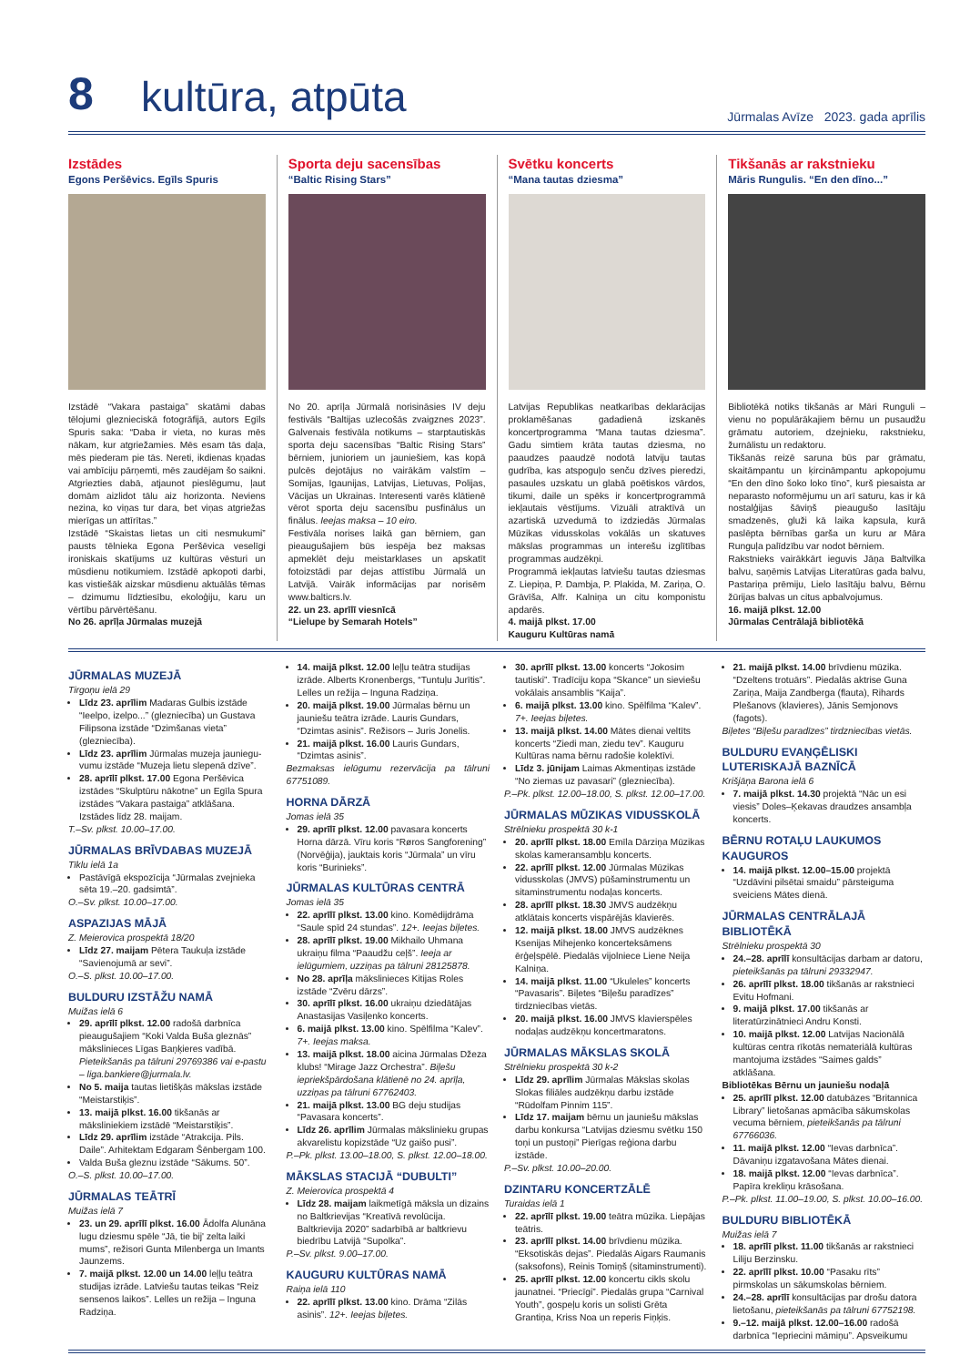8
kultūra, atpūta
Jūrmalas Avīze 2023. gada aprīlis
Izstādes
Egons Peršēvics. Egīls Spuris
Izstādē “Vakara pastaiga” skatāmi dabas tēlojumi gleznieciskā fotogrāfijā, autors Egīls Spuris saka: “Daba ir vieta, no kuras mēs nākam, kur atgriežamies. Mēs esam tās daļa, mēs piederam pie tās. Nereti, ikdienas kņadas vai ambīciju pārņemti, mēs zaudējam šo saikni. Atgriezties dabā, atjaunot pieslēgumu, ļaut domām aizlidot tālu aiz horizonta. Neviens nezina, ko viņas tur dara, bet viņas atgriežas mierīgas un attīrītas.”
Izstādē “Skaistas lietas un citi nesmukumi” pausts tēlnieka Egona Peršēvica veselīgi ironiskais skatījums uz kultūras vēsturi un mūsdienu notikumiem. Izstādē apkopoti darbi, kas vistiešāk aizskar mūsdienu aktuālās tēmas – dzimumu līdztiesību, ekoloģiju, karu un vērtību pārvērtēšanu.
No 26. aprīļa Jūrmalas muzejā
Sporta deju sacensības
“Baltic Rising Stars”
No 20. aprīļa Jūrmalā norisināsies IV deju festivāls “Baltijas uzlecošās zvaigznes 2023”. Galvenais festivāla notikums – starptautiskās sporta deju sacensības “Baltic Rising Stars” bērniem, junioriem un jauniešiem, kas kopā pulcēs dejotājus no vairākām valstīm – Somijas, Igaunijas, Latvijas, Lietuvas, Polijas, Vācijas un Ukrainas. Interesenti varēs klātienē vērot sporta deju sacensību pusfinālus un finālus. Ieejas maksa – 10 eiro.
Festivāla norises laikā gan bērniem, gan pieaugušajiem būs iespēja bez maksas apmeklēt deju meistarklases un apskatīt fotoizstādi par dejas attīstību Jūrmalā un Latvijā. Vairāk informācijas par norisēm www.balticrs.lv.
22. un 23. aprīlī viesnīcā
“Lielupe by Semarah Hotels”
Svētku koncerts
“Mana tautas dziesma”
Latvijas Republikas neatkarības deklarācijas proklamēšanas gadadienā izskanēs koncertprogramma “Mana tautas dziesma”. Gadu simtiem krāta tautas dziesma, no paaudzes paaudzē nodotā latviju tautas gudrība, kas atspoguļo senču dzīves pieredzi, pasaules uzskatu un glabā poētiskos vārdos, tikumi, daile un spēks ir koncertprogrammā iekļautais vēstījums. Vizuāli atraktīvā un azartiskā uzvedumā to izdziedās Jūrmalas Mūzikas vidusskolas vokālās un skatuves mākslas programmas un interešu izglītības programmas audzēkņi.
Programmā iekļautas latviešu tautas dziesmas Z. Liepiņa, P. Dambja, P. Plakida, M. Zariņa, O. Grāvīša, Alfr. Kalniņa un citu komponistu apdarēs.
4. maijā plkst. 17.00
Kauguru Kultūras namā
Tikšanās ar rakstnieku
Māris Rungulis. “En den dīno...”
Bibliotēkā notiks tikšanās ar Māri Runguli – vienu no populārākajiem bērnu un pusaudžu grāmatu autoriem, dzejnieku, rakstnieku, žurnālistu un redaktoru.
Tikšanās reizē saruna būs par grāmatu, skaitāmpantu un ķircināmpantu apkopojumu “En den dīno šoko loko tīno”, kurš piesaista ar neparasto noformējumu un arī saturu, kas ir kā nostalģijas šāviņš pieaugušo lasītāju smadzenēs, gluži kā laika kapsula, kurā paslēpta bērnības garša un kuru ar Māra Runguļa palīdzību var nodot bērniem.
Rakstnieks vairākkārt ieguvis Jāņa Baltvilka balvu, saņēmis Latvijas Literatūras gada balvu, Pastariņa prēmiju, Lielo lasītāju balvu, Bērnu žūrijas balvas un citus apbalvojumus.
16. maijā plkst. 12.00
Jūrmalas Centrālajā bibliotēkā
JŪRMALAS MUZEJĀ
Tirgoņu ielā 29
Līdz 23. aprīlim Madaras Gulbis izstāde “Ieelpo, izelpo...” (glezniecība) un Gustava Filipsona izstāde “Dzimšanas vieta” (glezniecība).
Līdz 23. aprīlim Jūrmalas muzeja jauniegu­vumu izstāde “Muzeja lietu slepenā dzīve”.
28. aprīlī plkst. 17.00 Egona Peršēvica izstādes “Skulptūru nākotne” un Egīla Spura izstādes “Vakara pastaiga” atklāšana. Izstādes līdz 28. maijam.
T.–Sv. plkst. 10.00–17.00.
JŪRMALAS BRĪVDABAS MUZEJĀ
Tīklu ielā 1a
Pastāvīgā ekspozīcija “Jūrmalas zvejnieka sēta 19.–20. gadsimtā”.
O.–Sv. plkst. 10.00–17.00.
ASPAZIJAS MĀJĀ
Z. Meierovica prospektā 18/20
Līdz 27. maijam Pētera Taukuļa izstāde “Savienojumā ar sevi”.
O.–S. plkst. 10.00–17.00.
BULDURU IZSTĀŽU NAMĀ
Muižas ielā 6
29. aprīlī plkst. 12.00 radošā darbnīca pieaugušajiem “Koki Valda Buša gleznās” mākslinieces Līgas Baņķieres vadībā. Pieteikšanās pa tālruni 29769386 vai e-pastu – liga.bankiere@jurmala.lv.
No 5. maija tautas lietišķās mākslas izstāde “Meistarstiķis”.
13. maijā plkst. 16.00 tikšanās ar māksliniekiem izstādē “Meistarstiķis”.
Līdz 29. aprīlim izstāde “Atrakcija. Pils. Daile”. Arhitektam Edgaram Šēnbergam 100.
Valda Buša gleznu izstāde “Sākums. 50”.
O.–S. plkst. 10.00–17.00.
JŪRMALAS TEĀTRĪ
Muižas ielā 7
23. un 29. aprīlī plkst. 16.00 Ādolfa Alunāna lugu dziesmu spēle “Jā, tie bij' zelta laiki mums”, režisori Gunta Mīlenberga un Imants Jaunzems.
7. maijā plkst. 12.00 un 14.00 leļļu teātra studijas izrāde. Latviešu tautas teikas “Reiz sensenos laikos”. Lelles un režija – Inguna Radziņa.
14. maijā plkst. 12.00 leļļu teātra studijas izrāde. Alberts Kronenbergs, “Tuntuļu Jurītis”. Lelles un režija – Inguna Radziņa.
20. maijā plkst. 19.00 Jūrmalas bērnu un jauniešu teātra izrāde. Lauris Gundars, “Dzimtas asinis”. Režisors – Juris Jonelis.
21. maijā plkst. 16.00 Lauris Gundars, “Dzimtas asinis”.
Bezmaksas ielūgumu rezervācija pa tālruni 67751089.
HORNA DĀRZĀ
Jomas ielā 35
29. aprīlī plkst. 12.00 pavasara koncerts Horna dārzā. Vīru koris “Røros Sangforening” (Norvēģija), jauktais koris “Jūrmala” un vīru koris “Burinieks”.
JŪRMALAS KULTŪRAS CENTRĀ
Jomas ielā 35
22. aprīlī plkst. 13.00 kino. Komēdijdrāma “Saule spīd 24 stundas”. 12+. Ieejas biļetes.
28. aprīlī plkst. 19.00 Mikhailo Uhmana ukraiņu filma “Paaudžu ceļš”. Ieeja ar ielūgumiem, uzziņas pa tālruni 28125878.
No 28. aprīļa mākslinieces Kitijas Roles izstāde “Zvēru dārzs”.
30. aprīlī plkst. 16.00 ukraiņu dziedātājas Anastasijas Vasiļenko koncerts.
6. maijā plkst. 13.00 kino. Spēlfilma “Kalev”. 7+. Ieejas maksa.
13. maijā plkst. 18.00 aicina Jūrmalas Džeza klubs! “Mirage Jazz Orchestra”. Biļešu iepriekšpārdošana klātienē no 24. aprīļa, uzziņas pa tālruni 67762403.
21. maijā plkst. 13.00 BG deju studijas “Pavasara koncerts”.
Līdz 26. aprīlim Jūrmalas mākslinieku grupas akvarelistu kopizstāde “Uz gaišo pusi”.
P.–Pk. plkst. 13.00–18.00, S. plkst. 12.00–18.00.
MĀKSLAS STACIJĀ “DUBULTI”
Z. Meierovica prospektā 4
Līdz 28. maijam laikmetīgā māksla un dizains no Baltkrievijas “Kreatīvā revolūcija. Baltkrievija 2020” sadarbībā ar baltkrievu biedrību Latvijā “Supolka”.
P.–Sv. plkst. 9.00–17.00.
KAUGURU KULTŪRAS NAMĀ
Raiņa ielā 110
22. aprīlī plkst. 13.00 kino. Drāma “Zilās asinis”. 12+. Ieejas biļetes.
30. aprīlī plkst. 13.00 koncerts “Jokosim tautiski”. Tradīciju kopa “Skance” un sieviešu vokālais ansamblis “Kaija”.
6. maijā plkst. 13.00 kino. Spēlfilma “Kalev”. 7+. Ieejas biļetes.
13. maijā plkst. 14.00 Mātes dienai veltīts koncerts “Ziedi man, ziedu tev”. Kauguru Kultūras nama bērnu radošie kolektīvi.
Līdz 3. jūnijam Laimas Akmentiņas izstāde “No ziemas uz pavasari” (glezniecība).
P.–Pk. plkst. 12.00–18.00, S. plkst. 12.00–17.00.
JŪRMALAS MŪZIKAS VIDUSSKOLĀ
Strēlnieku prospektā 30 k-1
20. aprīlī plkst. 18.00 Emīla Dārziņa Mūzikas skolas kameransambļu koncerts.
22. aprīlī plkst. 12.00 Jūrmalas Mūzikas vidusskolas (JMVS) pūšaminstrumentu un sitaminstrumentu nodaļas koncerts.
28. aprīlī plkst. 18.30 JMVS audzēkņu atklātais koncerts vispārējās klavierēs.
12. maijā plkst. 18.00 JMVS audzēknes Ksenijas Mihejenko koncerteksāmens ērģeļspēlē. Piedalās vijolniece Liene Neija Kalniņa.
14. maijā plkst. 11.00 “Ukuleles” koncerts “Pavasaris”. Biļetes “Biļešu paradīzes” tirdzniecības vietās.
20. maijā plkst. 16.00 JMVS klavierspēles nodaļas audzēkņu koncertmaratons.
JŪRMALAS MĀKSLAS SKOLĀ
Strēlnieku prospektā 30 k-2
Līdz 29. aprīlim Jūrmalas Mākslas skolas Slokas filiāles audzēkņu darbu izstāde “Rūdolfam Pinnim 115”.
Līdz 17. maijam bērnu un jauniešu mākslas darbu konkursa “Latvijas dziesmu svētku 150 toņi un pustoņi” Pierīgas reģiona darbu izstāde.
P.–Sv. plkst. 10.00–20.00.
DZINTARU KONCERTZĀLĒ
Turaidas ielā 1
22. aprīlī plkst. 19.00 teātra mūzika. Liepājas teātris.
23. aprīlī plkst. 14.00 brīvdienu mūzika. “Eksotiskās dejas”. Piedalās Aigars Raumanis (saksofons), Reinis Tomiņš (sitaminstrumenti).
25. aprīlī plkst. 12.00 koncertu cikls skolu jaunatnei. “Priecīgi”. Piedalās grupa “Carnival Youth”, gospeļu koris un solisti Grēta Grantiņa, Kriss Noa un reperis Fiņķis.
21. maijā plkst. 14.00 brīvdienu mūzika. “Dzeltens trotuārs”. Piedalās aktrise Guna Zariņa, Maija Zandberga (flauta), Rihards Plešanovs (klavieres), Jānis Semjonovs (fagots).
Biļetes “Biļešu paradīzes” tirdzniecības vietās.
BULDURU EVAŅĢĒLISKI LUTERISKAJĀ BAZNĪCĀ
Krišjāņa Barona ielā 6
7. maijā plkst. 14.30 projektā “Nāc un esi viesis” Doles–Ķekavas draudzes ansambļa koncerts.
BĒRNU ROTAĻU LAUKUMOS KAUGUROS
14. maijā plkst. 12.00–15.00 projektā “Uzdāvini pilsētai smaidu” pārsteiguma sveiciens Mātes dienā.
JŪRMALAS CENTRĀLAJĀ BIBLIOTĒKĀ
Strēlnieku prospektā 30
24.–28. aprīlī konsultācijas darbam ar datoru, pieteikšanās pa tālruni 29332947.
26. aprīlī plkst. 18.00 tikšanās ar rakstnieci Evitu Hofmani.
9. maijā plkst. 17.00 tikšanās ar literatūrzinātnieci Andru Konsti.
10. maijā plkst. 12.00 Latvijas Nacionālā kultūras centra rīkotās nemateriālā kultūras mantojuma izstādes “Saimes galds” atklāšana.
Bibliotēkas Bērnu un jauniešu nodaļā
25. aprīlī plkst. 12.00 datubāzes “Britannica Library” lietošanas apmācība sākumskolas vecuma bērniem, pieteikšanās pa tālruni 67766036.
11. maijā plkst. 12.00 “Ievas darbnīca”. Dāvaniņu izgatavošana Mātes dienai.
18. maijā plkst. 12.00 “Ievas darbnīca”. Papīra krekliņu krāsošana.
P.–Pk. plkst. 11.00–19.00, S. plkst. 10.00–16.00.
BULDURU BIBLIOTĒKĀ
Muižas ielā 7
18. aprīlī plkst. 11.00 tikšanās ar rakstnieci Liliju Berzinsku.
22. aprīlī plkst. 10.00 “Pasaku rīts” pirmskolas un sākumskolas bērniem.
24.–28. aprīlī konsultācijas par drošu datora lietošanu, pieteikšanās pa tālruni 67752198.
9.–12. maijā plkst. 12.00–16.00 radošā darbnīca “Iepriecini māmiņu”. Apsveikumu